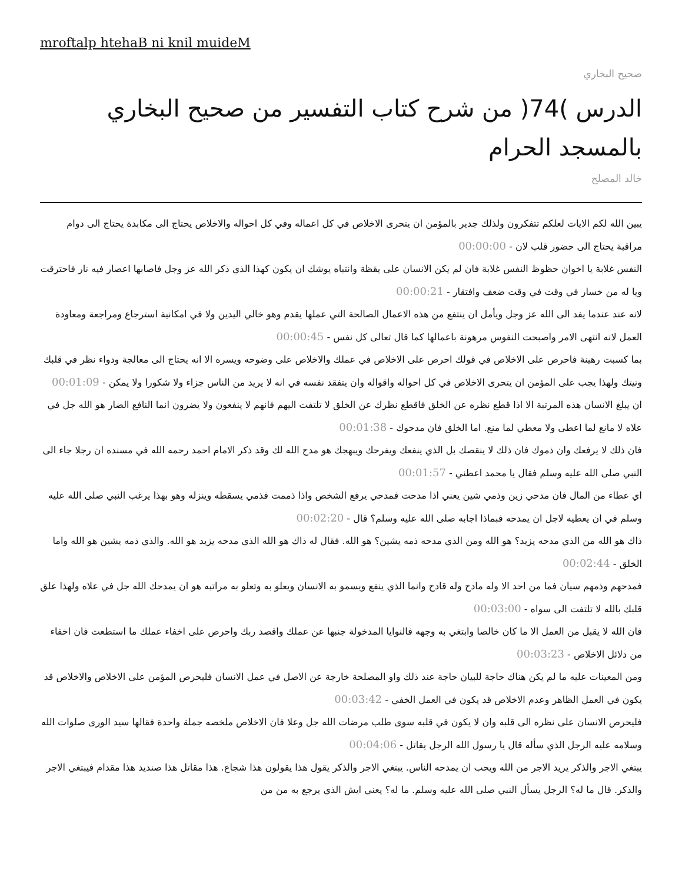mroftalp htehaB ni knil muideM
صحيح البخاري
الدرس )74( من شرح كتاب التفسير من صحيح البخاري بالمسجد الحرام
خالد المصلح
يبين الله لكم الايات لعلكم تتفكرون ولذلك جدير بالمؤمن ان يتحرى الاخلاص في كل اعماله وفي كل احواله والاخلاص يحتاج الى مكابدة يحتاج الى دوام مراقبة يحتاج الى حضور قلب لان - 00:00:00
النفس غلابة يا اخوان حظوظ النفس غلابة فان لم يكن الانسان على يقظة وانتباه يوشك ان يكون كهذا الذي ذكر الله عز وجل فاصابها اعصار فيه نار فاحترقت ويا له من خسار في وقت في وقت ضعف وافتقار - 00:00:21
لانه عند عندما يفد الى الله عز وجل ويأمل ان ينتفع من هذه الاعمال الصالحة التي عملها يقدم وهو خالي اليدين ولا في امكانية استرجاع ومراجعة ومعاودة العمل لانه انتهى الامر واصبحت النفوس مرهونة باعمالها كما قال تعالى كل نفس - 00:00:45
بما كسبت رهينة فاحرص على الاخلاص في قولك احرص على الاخلاص في عملك والاخلاص على وضوحه ويسره الا انه يحتاج الى معالجة ودواء نظر في قلبك ونيتك ولهذا يجب على المؤمن ان يتحرى الاخلاص في كل احواله واقواله وان يتفقد نفسه في انه لا يريد من الناس جزاء ولا شكورا ولا يمكن - 00:01:09
ان يبلغ الانسان هذه المرتبة الا اذا قطع نظره عن الخلق فاقطع نظرك عن الخلق لا تلتفت اليهم فانهم لا ينفعون ولا يضرون انما النافع الضار هو الله جل في علاه لا مانع لما اعطى ولا معطي لما منع. اما الخلق فان مدحوك - 00:01:38
فان ذلك لا يرفعك وان ذموك فان ذلك لا ينقصك بل الذي ينفعك ويفرحك ويبهجك هو مدح الله لك وقد ذكر الامام احمد رحمه الله في مسنده ان رجلا جاء الى النبي صلى الله عليه وسلم فقال يا محمد اعطني - 00:01:57
اي عطاء من المال فان مدحي زين وذمي شين يعني اذا مدحت فمدحي يرفع الشخص واذا ذممت فذمي يسقطه وينزله وهو بهذا يرغب النبي صلى الله عليه وسلم في ان يعطيه لاجل ان يمدحه فبماذا اجابه صلى الله عليه وسلم؟ قال - 00:02:20
ذاك هو الله من الذي مدحه يزيد؟ هو الله ومن الذي مدحه ذمه يشين؟ هو الله. فقال له ذاك هو الله الذي مدحه يزيد هو الله. والذي ذمه يشين هو الله واما الخلق - 00:02:44
فمدحهم وذمهم سيان فما من احد الا وله مادح وله قادح وانما الذي ينفع ويسمو به الانسان ويعلو به وتعلو به مراتبه هو ان يمدحك الله جل في علاه ولهذا علق قلبك بالله لا تلتفت الى سواه - 00:03:00
فان الله لا يقبل من العمل الا ما كان خالصا وابتغي به وجهه فالنوايا المدخولة جنبها عن عملك واقصد ربك واحرص على اخفاء عملك ما استطعت فان اخفاء من دلائل الاخلاص - 00:03:23
ومن المعينات عليه ما لم يكن هناك حاجة للبيان حاجة عند ذلك واو المصلحة خارجة عن الاصل في عمل الانسان فليحرص المؤمن على الاخلاص والاخلاص قد يكون في العمل الظاهر وعدم الاخلاص قد يكون في العمل الخفي - 00:03:42
فليحرص الانسان على نظره الى قلبه وان لا يكون في قلبه سوى طلب مرضات الله جل وعلا فان الاخلاص ملخصه جملة واحدة فقالها سيد الورى صلوات الله وسلامه عليه الرجل الذي سأله قال يا رسول الله الرجل يقاتل - 00:04:06
يبتغي الاجر والذكر يريد الاجر من الله ويحب ان يمدحه الناس. يبتغي الاجر والذكر يقول هذا يقولون هذا شجاع. هذا مقاتل هذا صنديد هذا مقدام فيبتغي الاجر والذكر. قال ما له؟ الرجل يسأل النبي صلى الله عليه وسلم. ما له؟ يعني ايش الذي يرجع به من من